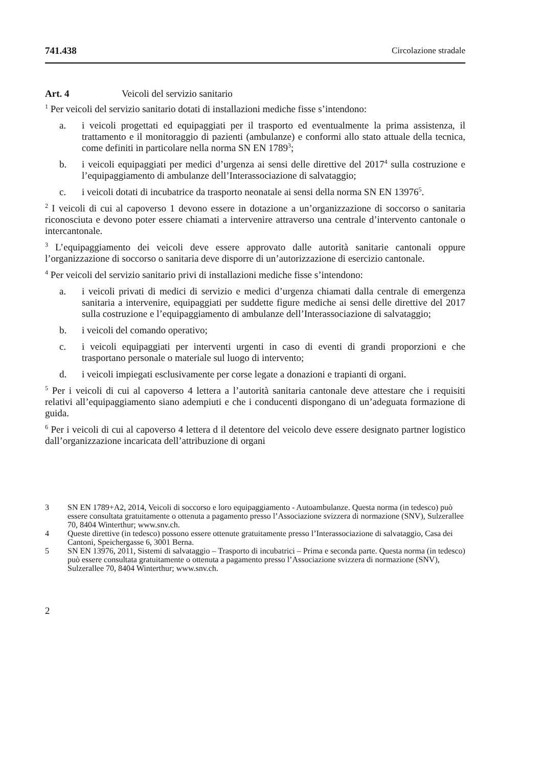741.438 Circolazione stradale
Art. 4 Veicoli del servizio sanitario
<sup>1</sup> Per veicoli del servizio sanitario dotati di installazioni mediche fisse s’intendono:
a. i veicoli progettati ed equipaggiati per il trasporto ed eventualmente la prima assistenza, il trattamento e il monitoraggio di pazienti (ambulanze) e conformi allo stato attuale della tecnica, come definiti in particolare nella norma SN EN 1789<sup>3</sup>;
b. i veicoli equipaggiati per medici d’urgenza ai sensi delle direttive del 2017<sup>4</sup> sulla costruzione e l’equipaggiamento di ambulanze dell’Interassociazione di salvataggio;
c. i veicoli dotati di incubatrice da trasporto neonatale ai sensi della norma SN EN 13976<sup>5</sup>.
<sup>2</sup> I veicoli di cui al capoverso 1 devono essere in dotazione a un’organizzazione di soccorso o sanitaria riconosciuta e devono poter essere chiamati a intervenire attraverso una centrale d’intervento cantonale o intercantonale.
<sup>3</sup> L’equipaggiamento dei veicoli deve essere approvato dalle autorità sanitarie cantonali oppure l’organizzazione di soccorso o sanitaria deve disporre di un’autorizzazione di esercizio cantonale.
<sup>4</sup> Per veicoli del servizio sanitario privi di installazioni mediche fisse s’intendono:
a. i veicoli privati di medici di servizio e medici d’urgenza chiamati dalla centrale di emergenza sanitaria a intervenire, equipaggiati per suddette figure mediche ai sensi delle direttive del 2017 sulla costruzione e l’equipaggiamento di ambulanze dell’Interassociazione di salvataggio;
b. i veicoli del comando operativo;
c. i veicoli equipaggiati per interventi urgenti in caso di eventi di grandi proporzioni e che trasportano personale o materiale sul luogo di intervento;
d. i veicoli impiegati esclusivamente per corse legate a donazioni e trapianti di organi.
<sup>5</sup> Per i veicoli di cui al capoverso 4 lettera a l’autorità sanitaria cantonale deve attestare che i requisiti relativi all’equipaggiamento siano adempiuti e che i conducenti dispongano di un’adeguata formazione di guida.
<sup>6</sup> Per i veicoli di cui al capoverso 4 lettera d il detentore del veicolo deve essere designato partner logistico dall’organizzazione incaricata dell’attribuzione di organi
3 SN EN 1789+A2, 2014, Veicoli di soccorso e loro equipaggiamento - Autoambulanze. Questa norma (in tedesco) può essere consultata gratuitamente o ottenuta a pagamento presso l’Associazione svizzera di normazione (SNV), Sulzerallee 70, 8404 Winterthur; www.snv.ch.
4 Queste direttive (in tedesco) possono essere ottenute gratuitamente presso l’Interassociazione di salvataggio, Casa dei Cantoni, Speichergasse 6, 3001 Berna.
5 SN EN 13976, 2011, Sistemi di salvataggio – Trasporto di incubatrici – Prima e seconda parte. Questa norma (in tedesco) può essere consultata gratuitamente o ottenuta a pagamento presso l’Associazione svizzera di normazione (SNV), Sulzerallee 70, 8404 Winterthur; www.snv.ch.
2